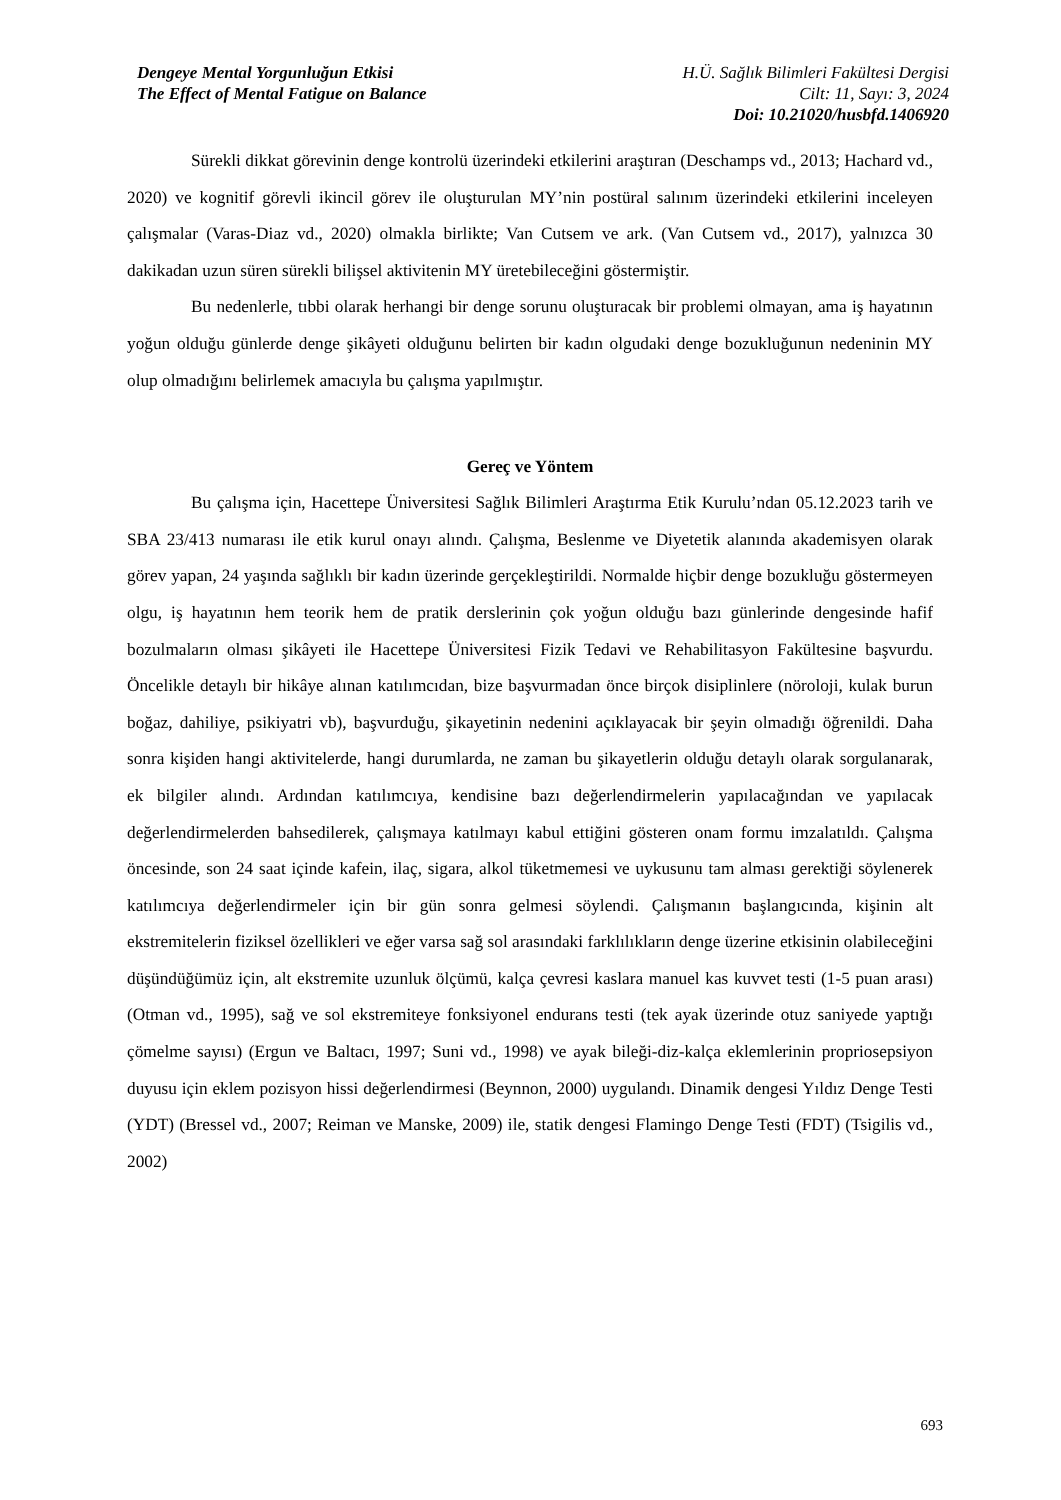Dengeye Mental Yorgunluğun Etkisi
The Effect of Mental Fatigue on Balance
H.Ü. Sağlık Bilimleri Fakültesi Dergisi
Cilt: 11, Sayı: 3, 2024
Doi: 10.21020/husbfd.1406920
Sürekli dikkat görevinin denge kontrolü üzerindeki etkilerini araştıran (Deschamps vd., 2013; Hachard vd., 2020) ve kognitif görevli ikincil görev ile oluşturulan MY’nin postüral salınım üzerindeki etkilerini inceleyen çalışmalar (Varas-Diaz vd., 2020) olmakla birlikte; Van Cutsem ve ark. (Van Cutsem vd., 2017), yalnızca 30 dakikadan uzun süren sürekli bilişsel aktivitenin MY üretebileceğini göstermiştir.
Bu nedenlerle, tıbbi olarak herhangi bir denge sorunu oluşturacak bir problemi olmayan, ama iş hayatının yoğun olduğu günlerde denge şikâyeti olduğunu belirten bir kadın olgudaki denge bozukluğunun nedeninin MY olup olmadığını belirlemek amacıyla bu çalışma yapılmıştır.
Gereç ve Yöntem
Bu çalışma için, Hacettepe Üniversitesi Sağlık Bilimleri Araştırma Etik Kurulu’ndan 05.12.2023 tarih ve SBA 23/413 numarası ile etik kurul onayı alındı. Çalışma, Beslenme ve Diyetetik alanında akademisyen olarak görev yapan, 24 yaşında sağlıklı bir kadın üzerinde gerçekleştirildi. Normalde hiçbir denge bozukluğu göstermeyen olgu, iş hayatının hem teorik hem de pratik derslerinin çok yoğun olduğu bazı günlerinde dengesinde hafif bozulmaların olması şikâyeti ile Hacettepe Üniversitesi Fizik Tedavi ve Rehabilitasyon Fakültesine başvurdu. Öncelikle detaylı bir hikâye alınan katılımcıdan, bize başvurmadan önce birçok disiplinlere (nöroloji, kulak burun boğaz, dahiliye, psikiyatri vb), başvurduğu, şikayetinin nedenini açıklayacak bir şeyin olmadığı öğrenildi. Daha sonra kişiden hangi aktivitelerde, hangi durumlarda, ne zaman bu şikayetlerin olduğu detaylı olarak sorgulanarak, ek bilgiler alındı. Ardından katılımcıya, kendisine bazı değerlendirmelerin yapılacağından ve yapılacak değerlendirmelerden bahsedilerek, çalışmaya katılmayı kabul ettiğini gösteren onam formu imzalatıldı. Çalışma öncesinde, son 24 saat içinde kafein, ilaç, sigara, alkol tüketmemesi ve uykusunu tam alması gerektiği söylenerek katılımcıya değerlendirmeler için bir gün sonra gelmesi söylendi. Çalışmanın başlangıcında, kişinin alt ekstremitelerin fiziksel özellikleri ve eğer varsa sağ sol arasındaki farklılıkların denge üzerine etkisinin olabileceğini düşündüğümüz için, alt ekstremite uzunluk ölçümü, kalça çevresi kaslara manuel kas kuvvet testi (1-5 puan arası) (Otman vd., 1995), sağ ve sol ekstremiteye fonksiyonel endurans testi (tek ayak üzerinde otuz saniyede yaptığı çömelme sayısı) (Ergun ve Baltacı, 1997; Suni vd., 1998) ve ayak bileği-diz-kalça eklemlerinin propriosepsiyon duyusu için eklem pozisyon hissi değerlendirmesi (Beynnon, 2000) uygulandı. Dinamik dengesi Yıldız Denge Testi (YDT) (Bressel vd., 2007; Reiman ve Manske, 2009) ile, statik dengesi Flamingo Denge Testi (FDT) (Tsigilis vd., 2002)
693